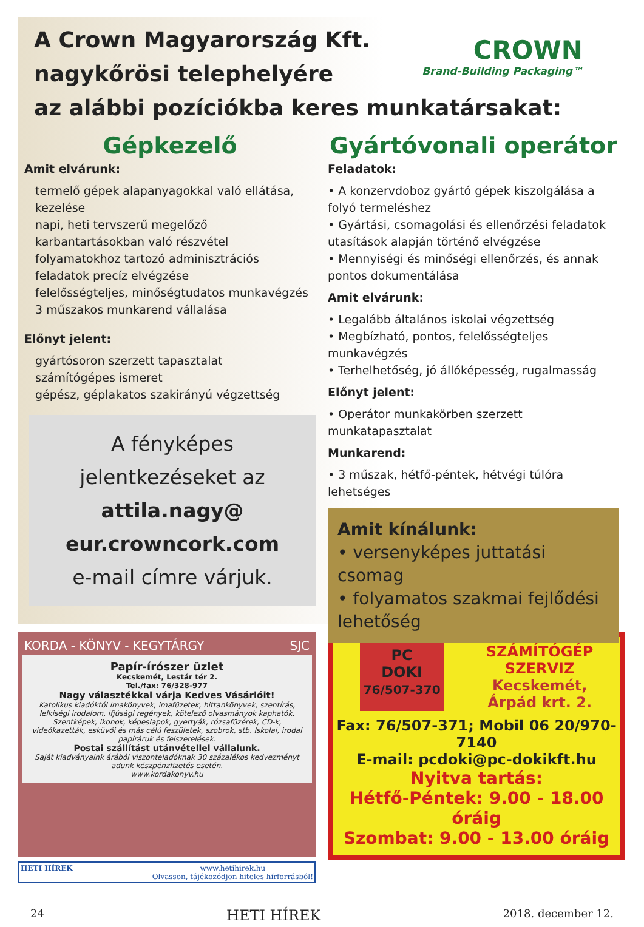A Crown Magyarország Kft.
nagykőrösi telephelyére
az alábbi pozíciókba keres munkatársakat:
CROWN
Brand-Building Packaging™
Gépkezelő
Amit elvárunk:
termelő gépek alapanyagokkal való ellátása, kezelése
napi, heti tervszerű megelőző karbantartásokban való részvétel
folyamatokhoz tartozó adminisztrációs feladatok precíz elvégzése
felelősségteljes, minőségtudatos munkavégzés
3 műszakos munkarend vállalása
Előnyt jelent:
gyártósoron szerzett tapasztalat
számítógépes ismeret
gépész, géplakatos szakirányú végzettség
A fényképes
jelentkezéseket az
attila.nagy@
eur.crowncork.com
e-mail címre várjuk.
Gyártóvonali operátor
Feladatok:
• A konzervdoboz gyártó gépek kiszolgálása a folyó termeléshez
• Gyártási, csomagolási és ellenőrzési feladatok utasítások alapján történő elvégzése
• Mennyiségi és minőségi ellenőrzés, és annak pontos dokumentálása
Amit elvárunk:
• Legalább általános iskolai végzettség
• Megbízható, pontos, felelősségteljes munkavégzés
• Terhelhetőség, jó állóképesség, rugalmasság
Előnyt jelent:
• Operátor munkakörben szerzett munkatapasztalat
Munkarend:
• 3 műszak, hétfő-péntek, hétvégi túlóra lehetséges
Amit kínálunk:
• versenyképes juttatási csomag
• folyamatos szakmai fejlődési lehetőség
KORDA - KÖNYV - KEGYTÁRGY SJC
Papír-írószer üzlet
Kecskemét, Lestár tér 2.
Tel./fax: 76/328-977
Nagy választékkal várja Kedves Vásárlóit!
Katolikus kiadóktól imakönyvek, imafüzetek, hittankönyvek, szentírás, lelkiségi irodalom, ifjúsági regények, kötelező olvasmányok kaphatók. Szentképek, ikonok, képeslapok, gyertyák, rózsafüzérek, CD-k, videókazetták, esküvői és más célú feszületek, szobrok, stb. Iskolai, irodai papíráruk és felszerelések.
Postai szállítást utánvétellel vállalunk.
Saját kiadványaink árából viszonteladóknak 30 százalékos kedvezményt adunk készpénzfizetés esetén.
www.kordakonyv.hu
HETI HÍREK www.hetihirek.hu
Olvasson, tájékozódjon hiteles hírforrásból!
PC
DOKI
76/507-370
SZÁMÍTÓGÉP
SZERVIZ
Kecskemét,
Árpád krt. 2.
Fax: 76/507-371; Mobil 06 20/970-7140
E-mail: pcdoki@pc-dokikft.hu
Nyitva tartás:
Hétfő-Péntek: 9.00 - 18.00 óráig
Szombat: 9.00 - 13.00 óráig
24 HETI HÍREK 2018. december 12.